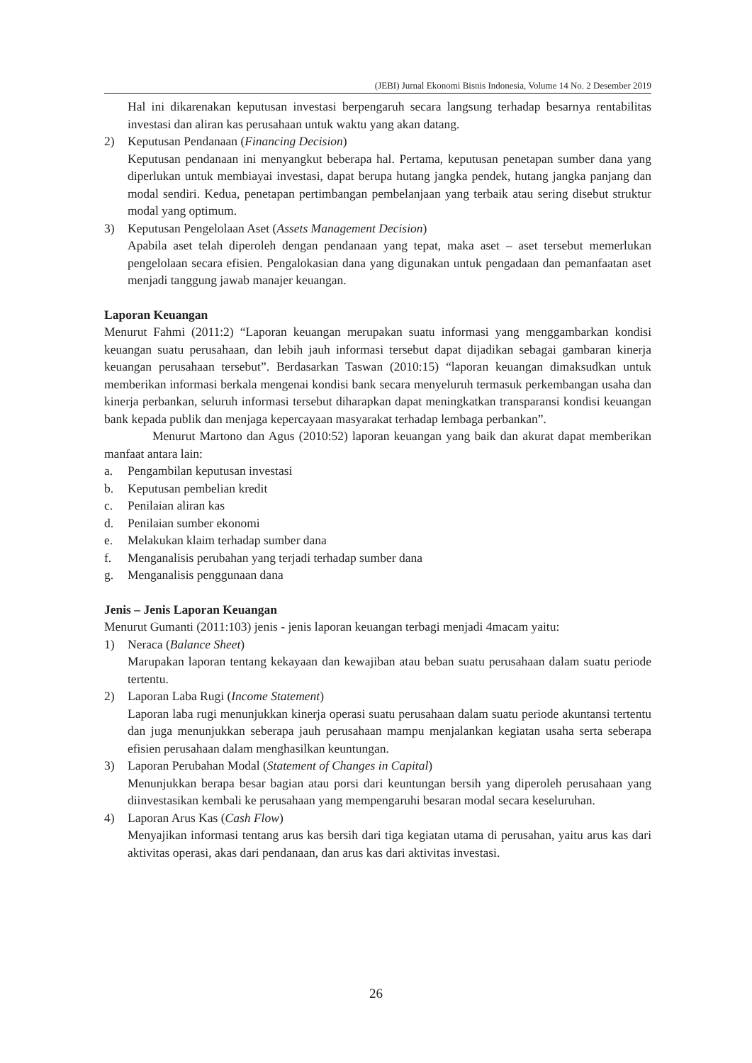(JEBI) Jurnal Ekonomi Bisnis Indonesia, Volume 14 No. 2 Desember 2019
Hal ini dikarenakan keputusan investasi berpengaruh secara langsung terhadap besarnya rentabilitas investasi dan aliran kas perusahaan untuk waktu yang akan datang.
2) Keputusan Pendanaan (Financing Decision)
Keputusan pendanaan ini menyangkut beberapa hal. Pertama, keputusan penetapan sumber dana yang diperlukan untuk membiayai investasi, dapat berupa hutang jangka pendek, hutang jangka panjang dan modal sendiri. Kedua, penetapan pertimbangan pembelanjaan yang terbaik atau sering disebut struktur modal yang optimum.
3) Keputusan Pengelolaan Aset (Assets Management Decision)
Apabila aset telah diperoleh dengan pendanaan yang tepat, maka aset – aset tersebut memerlukan pengelolaan secara efisien. Pengalokasian dana yang digunakan untuk pengadaan dan pemanfaatan aset menjadi tanggung jawab manajer keuangan.
Laporan Keuangan
Menurut Fahmi (2011:2) “Laporan keuangan merupakan suatu informasi yang menggambarkan kondisi keuangan suatu perusahaan, dan lebih jauh informasi tersebut dapat dijadikan sebagai gambaran kinerja keuangan perusahaan tersebut”. Berdasarkan Taswan (2010:15) “laporan keuangan dimaksudkan untuk memberikan informasi berkala mengenai kondisi bank secara menyeluruh termasuk perkembangan usaha dan kinerja perbankan, seluruh informasi tersebut diharapkan dapat meningkatkan transparansi kondisi keuangan bank kepada publik dan menjaga kepercayaan masyarakat terhadap lembaga perbankan”.
Menurut Martono dan Agus (2010:52) laporan keuangan yang baik dan akurat dapat memberikan manfaat antara lain:
a. Pengambilan keputusan investasi
b. Keputusan pembelian kredit
c. Penilaian aliran kas
d. Penilaian sumber ekonomi
e. Melakukan klaim terhadap sumber dana
f. Menganalisis perubahan yang terjadi terhadap sumber dana
g. Menganalisis penggunaan dana
Jenis – Jenis Laporan Keuangan
Menurut Gumanti (2011:103) jenis - jenis laporan keuangan terbagi menjadi 4macam yaitu:
1) Neraca (Balance Sheet)
Marupakan laporan tentang kekayaan dan kewajiban atau beban suatu perusahaan dalam suatu periode tertentu.
2) Laporan Laba Rugi (Income Statement)
Laporan laba rugi menunjukkan kinerja operasi suatu perusahaan dalam suatu periode akuntansi tertentu dan juga menunjukkan seberapa jauh perusahaan mampu menjalankan kegiatan usaha serta seberapa efisien perusahaan dalam menghasilkan keuntungan.
3) Laporan Perubahan Modal (Statement of Changes in Capital)
Menunjukkan berapa besar bagian atau porsi dari keuntungan bersih yang diperoleh perusahaan yang diinvestasikan kembali ke perusahaan yang mempengaruhi besaran modal secara keseluruhan.
4) Laporan Arus Kas (Cash Flow)
Menyajikan informasi tentang arus kas bersih dari tiga kegiatan utama di perusahan, yaitu arus kas dari aktivitas operasi, akas dari pendanaan, dan arus kas dari aktivitas investasi.
26